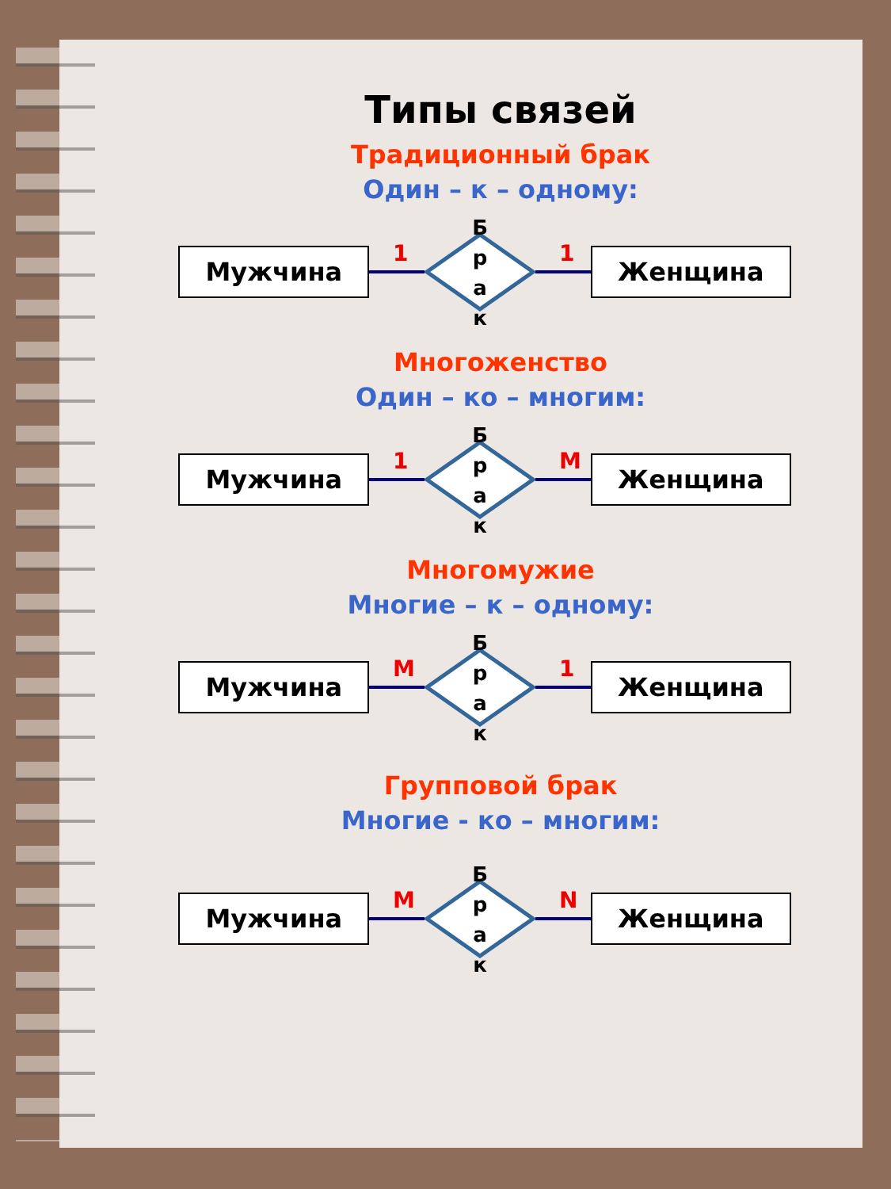Типы связей
Традиционный брак
Один – к – одному:
Мужчина
1
Б
р
а
к
1
Женщина
Многоженство
Один – ко – многим:
Мужчина
1
Б
р
а
к
М
Женщина
Многомужие
Многие – к – одному:
Мужчина
М
Б
р
а
к
1
Женщина
Групповой брак
Многие - ко – многим:
Мужчина
М
Б
р
а
к
N
Женщина